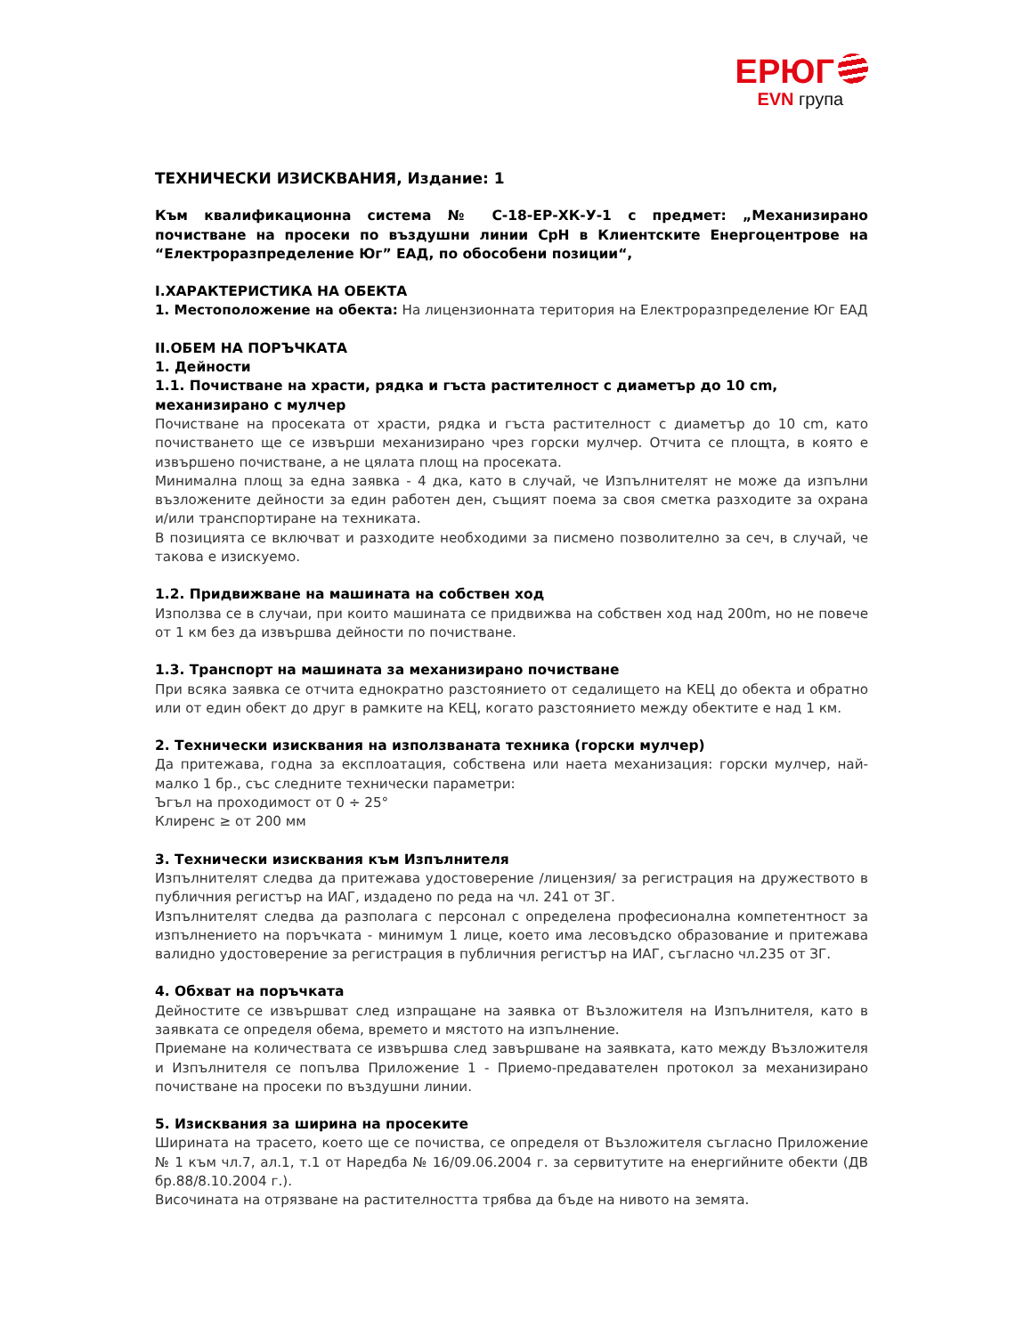ЕРЮГ
EVN група
ТЕХНИЧЕСКИ ИЗИСКВАНИЯ, Издание: 1
Към квалификационна система № С-18-ЕР-ХК-У-1 с предмет: „Механизирано почистване на просеки по въздушни линии СрН в Клиентските Енергоцентрове на “Електроразпределение Юг” ЕАД, по обособени позиции“,
I.ХАРАКТЕРИСТИКА НА ОБЕКТА
1. Местоположение на обекта: На лицензионната територия на Електроразпределение Юг ЕАД
II.ОБЕМ НА ПОРЪЧКАТА
1. Дейности
1.1. Почистване на храсти, рядка и гъста растителност с диаметър до 10 cm, механизирано с мулчер
Почистване на просеката от храсти, рядка и гъста растителност с диаметър до 10 cm, като почистването ще се извърши механизирано чрез горски мулчер. Отчита се площта, в която е извършено почистване, а не цялата площ на просеката.
Минимална площ за една заявка - 4 дка, като в случай, че Изпълнителят не може да изпълни възложените дейности за един работен ден, същият поема за своя сметка разходите за охрана и/или транспортиране на техниката.
В позицията се включват и разходите необходими за писмено позволително за сеч, в случай, че такова е изискуемо.
1.2. Придвижване на машината на собствен ход
Използва се в случаи, при които машината се придвижва на собствен ход над 200m, но не повече от 1 км без да извършва дейности по почистване.
1.3. Транспорт на машината за механизирано почистване
При всяка заявка се отчита еднократно разстоянието от седалището на КЕЦ до обекта и обратно или от един обект до друг в рамките на КЕЦ, когато разстоянието между обектите е над 1 км.
2. Технически изисквания на използваната техника (горски мулчер)
Да притежава, годна за експлоатация, собствена или наета механизация: горски мулчер, най-малко 1 бр., със следните технически параметри:
Ъгъл на проходимост от 0 ÷ 25°
Клиренс ≥ от 200 мм
3. Технически изисквания към Изпълнителя
Изпълнителят следва да притежава удостоверение /лицензия/ за регистрация на дружеството в публичния регистър на ИАГ, издадено по реда на чл. 241 от ЗГ.
Изпълнителят следва да разполага с персонал с определена професионална компетентност за изпълнението на поръчката - минимум 1 лице, което има лесовъдско образование и притежава валидно удостоверение за регистрация в публичния регистър на ИАГ, съгласно чл.235 от ЗГ.
4. Обхват на поръчката
Дейностите се извършват след изпращане на заявка от Възложителя на Изпълнителя, като в заявката се определя обема, времето и мястото на изпълнение.
Приемане на количествата се извършва след завършване на заявката, като между Възложителя и Изпълнителя се попълва Приложение 1 - Приемо-предавателен протокол за механизирано почистване на просеки по въздушни линии.
5. Изисквания за ширина на просеките
Ширината на трасето, което ще се почиства, се определя от Възложителя съгласно Приложение № 1 към чл.7, ал.1, т.1 от Наредба № 16/09.06.2004 г. за сервитутите на енергийните обекти (ДВ бр.88/8.10.2004 г.).
Височината на отрязване на растителността трябва да бъде на нивото на земята.